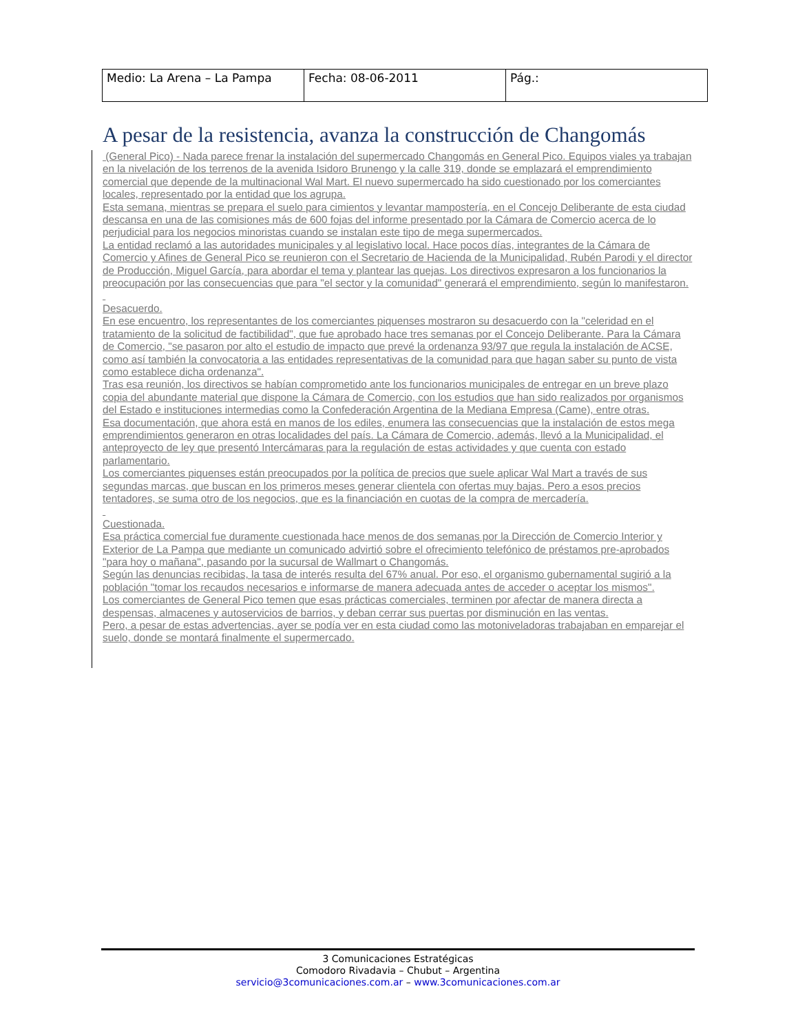| Medio: La Arena – La Pampa | Fecha: 08-06-2011 | Pág.: |
A pesar de la resistencia, avanza la construcción de Changomás
(General Pico) - Nada parece frenar la instalación del supermercado Changomás en General Pico. Equipos viales ya trabajan en la nivelación de los terrenos de la avenida Isidoro Brunengo y la calle 319, donde se emplazará el emprendimiento comercial que depende de la multinacional Wal Mart. El nuevo supermercado ha sido cuestionado por los comerciantes locales, representado por la entidad que los agrupa.
Esta semana, mientras se prepara el suelo para cimientos y levantar mampostería, en el Concejo Deliberante de esta ciudad descansa en una de las comisiones más de 600 fojas del informe presentado por la Cámara de Comercio acerca de lo perjudicial para los negocios minoristas cuando se instalan este tipo de mega supermercados.
La entidad reclamó a las autoridades municipales y al legislativo local. Hace pocos días, integrantes de la Cámara de Comercio y Afines de General Pico se reunieron con el Secretario de Hacienda de la Municipalidad, Rubén Parodi y el director de Producción, Miguel García, para abordar el tema y plantear las quejas. Los directivos expresaron a los funcionarios la preocupación por las consecuencias que para "el sector y la comunidad" generará el emprendimiento, según lo manifestaron.
Desacuerdo.
En ese encuentro, los representantes de los comerciantes piquenses mostraron su desacuerdo con la "celeridad en el tratamiento de la solicitud de factibilidad", que fue aprobado hace tres semanas por el Concejo Deliberante. Para la Cámara de Comercio, "se pasaron por alto el estudio de impacto que prevé la ordenanza 93/97 que regula la instalación de ACSE, como así también la convocatoria a las entidades representativas de la comunidad para que hagan saber su punto de vista como establece dicha ordenanza".
Tras esa reunión, los directivos se habían comprometido ante los funcionarios municipales de entregar en un breve plazo copia del abundante material que dispone la Cámara de Comercio, con los estudios que han sido realizados por organismos del Estado e instituciones intermedias como la Confederación Argentina de la Mediana Empresa (Came), entre otras.
Esa documentación, que ahora está en manos de los ediles, enumera las consecuencias que la instalación de estos mega emprendimientos generaron en otras localidades del país. La Cámara de Comercio, además, llevó a la Municipalidad, el anteproyecto de ley que presentó Intercámaras para la regulación de estas actividades y que cuenta con estado parlamentario.
Los comerciantes piquenses están preocupados por la política de precios que suele aplicar Wal Mart a través de sus segundas marcas, que buscan en los primeros meses generar clientela con ofertas muy bajas. Pero a esos precios tentadores, se suma otro de los negocios, que es la financiación en cuotas de la compra de mercadería.
Cuestionada.
Esa práctica comercial fue duramente cuestionada hace menos de dos semanas por la Dirección de Comercio Interior y Exterior de La Pampa que mediante un comunicado advirtió sobre el ofrecimiento telefónico de préstamos pre-aprobados "para hoy o mañana", pasando por la sucursal de Wallmart o Changomás.
Según las denuncias recibidas, la tasa de interés resulta del 67% anual. Por eso, el organismo gubernamental sugirió a la población "tomar los recaudos necesarios e informarse de manera adecuada antes de acceder o aceptar los mismos".
Los comerciantes de General Pico temen que esas prácticas comerciales, terminen por afectar de manera directa a despensas, almacenes y autoservicios de barrios, y deban cerrar sus puertas por disminución en las ventas.
Pero, a pesar de estas advertencias, ayer se podía ver en esta ciudad como las motoniveladoras trabajaban en emparejar el suelo, donde se montará finalmente el supermercado.
3 Comunicaciones Estratégicas
Comodoro Rivadavia – Chubut – Argentina
servicio@3comunicaciones.com.ar – www.3comunicaciones.com.ar